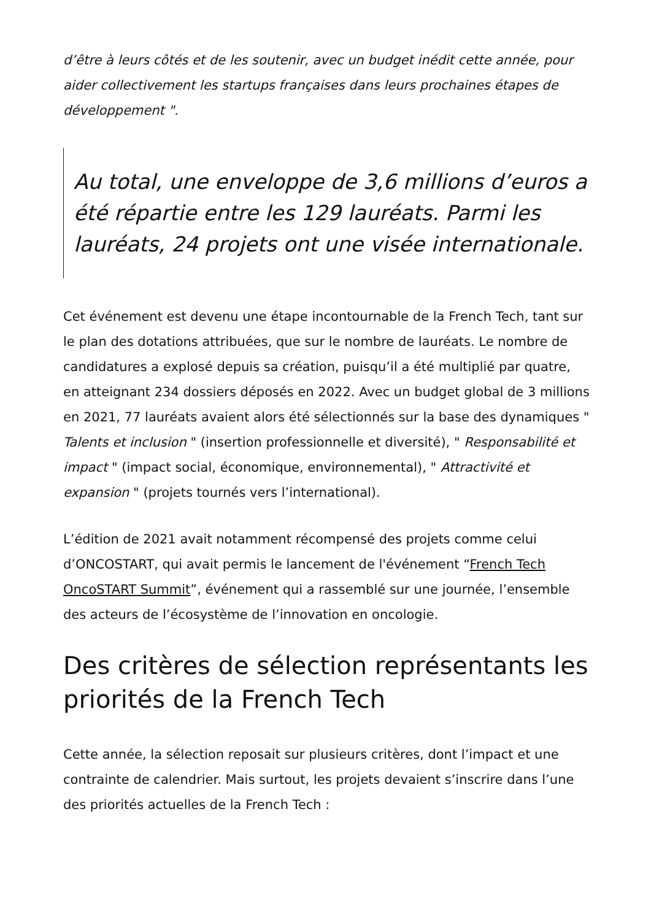d’être à leurs côtés et de les soutenir, avec un budget inédit cette année, pour aider collectivement les startups françaises dans leurs prochaines étapes de développement ".
Au total, une enveloppe de 3,6 millions d’euros a été répartie entre les 129 lauréats. Parmi les lauréats, 24 projets ont une visée internationale.
Cet événement est devenu une étape incontournable de la French Tech, tant sur le plan des dotations attribuées, que sur le nombre de lauréats. Le nombre de candidatures a explosé depuis sa création, puisqu’il a été multiplié par quatre, en atteignant 234 dossiers déposés en 2022. Avec un budget global de 3 millions en 2021, 77 lauréats avaient alors été sélectionnés sur la base des dynamiques " Talents et inclusion " (insertion professionnelle et diversité), " Responsabilité et impact " (impact social, économique, environnemental), " Attractivité et expansion " (projets tournés vers l’international).
L’édition de 2021 avait notamment récompensé des projets comme celui d’ONCOSTART, qui avait permis le lancement de l'événement “French Tech OncoSTART Summit”, événement qui a rassemblé sur une journée, l’ensemble des acteurs de l’écosystème de l’innovation en oncologie.
Des critères de sélection représentants les priorités de la French Tech
Cette année, la sélection reposait sur plusieurs critères, dont l’impact et une contrainte de calendrier. Mais surtout, les projets devaient s’inscrire dans l’une des priorités actuelles de la French Tech :